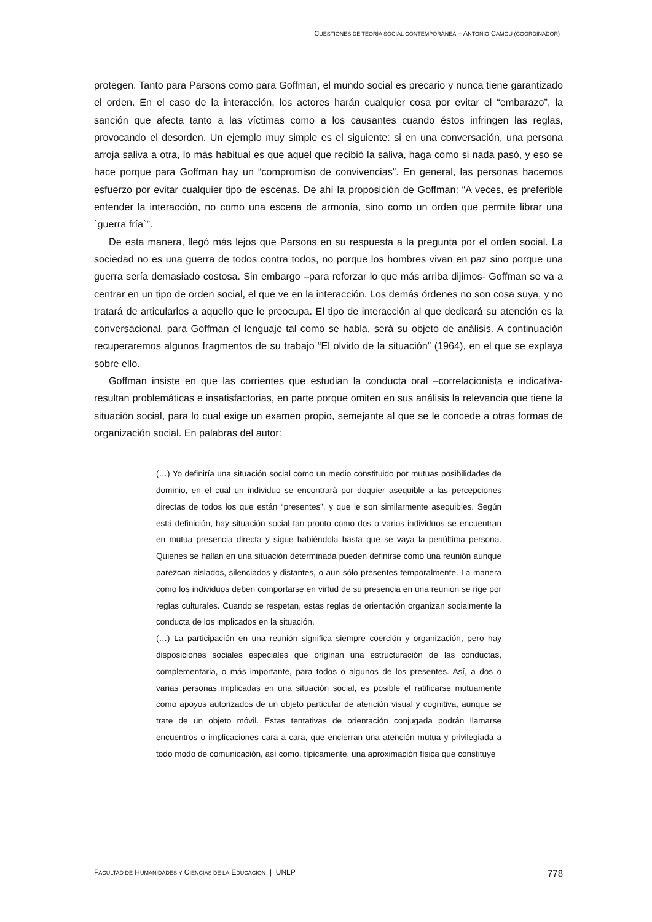CUESTIONES DE TEORÍA SOCIAL CONTEMPORÁNEA – ANTONIO CAMOU (COORDINADOR)
protegen. Tanto para Parsons como para Goffman, el mundo social es precario y nunca tiene garantizado el orden. En el caso de la interacción, los actores harán cualquier cosa por evitar el “embarazo”, la sanción que afecta tanto a las víctimas como a los causantes cuando éstos infringen las reglas, provocando el desorden. Un ejemplo muy simple es el siguiente: si en una conversación, una persona arroja saliva a otra, lo más habitual es que aquel que recibió la saliva, haga como si nada pasó, y eso se hace porque para Goffman hay un “compromiso de convivencias”. En general, las personas hacemos esfuerzo por evitar cualquier tipo de escenas. De ahí la proposición de Goffman: “A veces, es preferible entender la interacción, no como una escena de armonía, sino como un orden que permite librar una `guerra fría`”.
De esta manera, llegó más lejos que Parsons en su respuesta a la pregunta por el orden social. La sociedad no es una guerra de todos contra todos, no porque los hombres vivan en paz sino porque una guerra sería demasiado costosa. Sin embargo –para reforzar lo que más arriba dijimos- Goffman se va a centrar en un tipo de orden social, el que ve en la interacción. Los demás órdenes no son cosa suya, y no tratará de articularlos a aquello que le preocupa. El tipo de interacción al que dedicará su atención es la conversacional, para Goffman el lenguaje tal como se habla, será su objeto de análisis. A continuación recuperaremos algunos fragmentos de su trabajo “El olvido de la situación” (1964), en el que se explaya sobre ello.
Goffman insiste en que las corrientes que estudian la conducta oral –correlacionista e indicativa- resultan problemáticas e insatisfactorias, en parte porque omiten en sus análisis la relevancia que tiene la situación social, para lo cual exige un examen propio, semejante al que se le concede a otras formas de organización social. En palabras del autor:
(…) Yo definiría una situación social como un medio constituido por mutuas posibilidades de dominio, en el cual un individuo se encontrará por doquier asequible a las percepciones directas de todos los que están “presentes”, y que le son similarmente asequibles. Según está definición, hay situación social tan pronto como dos o varios individuos se encuentran en mutua presencia directa y sigue habiéndola hasta que se vaya la penúltima persona. Quienes se hallan en una situación determinada pueden definirse como una reunión aunque parezcan aislados, silenciados y distantes, o aun sólo presentes temporalmente. La manera como los individuos deben comportarse en virtud de su presencia en una reunión se rige por reglas culturales. Cuando se respetan, estas reglas de orientación organizan socialmente la conducta de los implicados en la situación.
(…) La participación en una reunión significa siempre coerción y organización, pero hay disposiciones sociales especiales que originan una estructuración de las conductas, complementaria, o más importante, para todos o algunos de los presentes. Así, a dos o varias personas implicadas en una situación social, es posible el ratificarse mutuamente como apoyos autorizados de un objeto particular de atención visual y cognitiva, aunque se trate de un objeto móvil. Estas tentativas de orientación conjugada podrán llamarse encuentros o implicaciones cara a cara, que encierran una atención mutua y privilegiada a todo modo de comunicación, así como, típicamente, una aproximación física que constituye
FACULTAD DE HUMANIDADES Y CIENCIAS DE LA EDUCACIÓN | UNLP 778